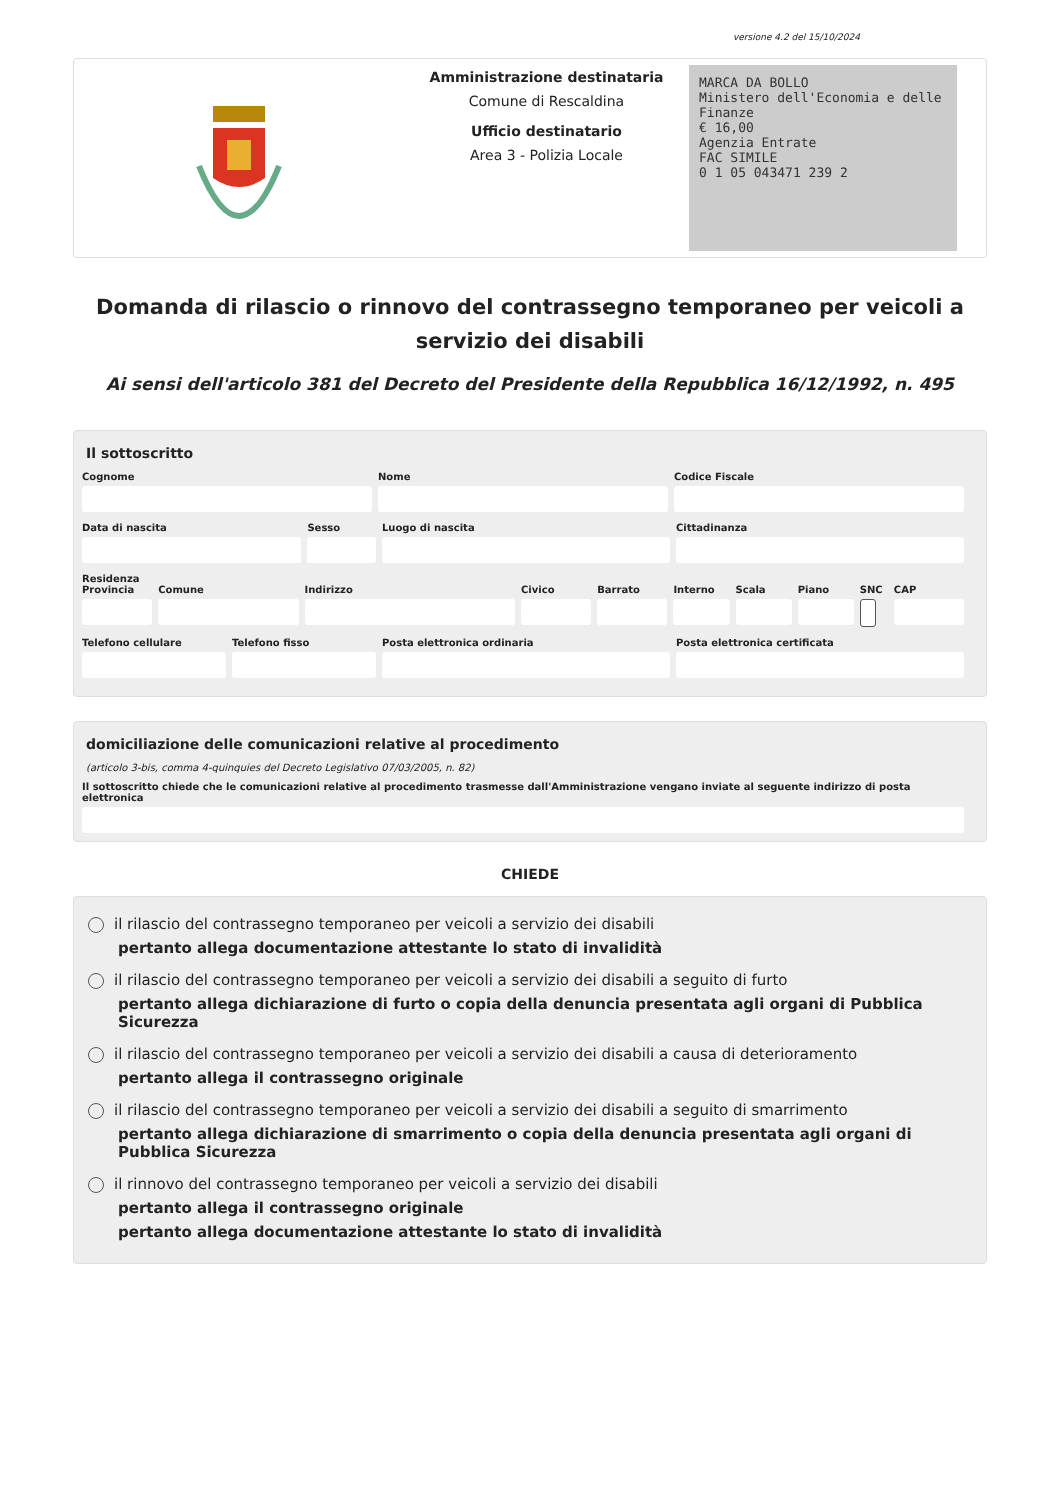versione 4.2 del 15/10/2024
Amministrazione destinataria
Comune di Rescaldina
Ufficio destinatario
Area 3 - Polizia Locale
MARCA DA BOLLO
Ministero dell'Economia e delle Finanze
€ 16,00
Agenzia Entrate
FAC SIMILE
0 1 05 043471 239 2
Domanda di rilascio o rinnovo del contrassegno temporaneo per veicoli a servizio dei disabili
Ai sensi dell'articolo 381 del Decreto del Presidente della Repubblica 16/12/1992, n. 495
Il sottoscritto
Cognome Nome Codice Fiscale
Data di nascita Sesso Luogo di nascita Cittadinanza
Residenza
Provincia Comune Indirizzo Civico Barrato Interno Scala Piano SNC CAP
Telefono cellulare Telefono fisso Posta elettronica ordinaria Posta elettronica certificata
domiciliazione delle comunicazioni relative al procedimento
(articolo 3-bis, comma 4-quinquies del Decreto Legislativo 07/03/2005, n. 82)
Il sottoscritto chiede che le comunicazioni relative al procedimento trasmesse dall'Amministrazione vengano inviate al seguente indirizzo di posta elettronica
CHIEDE
il rilascio del contrassegno temporaneo per veicoli a servizio dei disabili
pertanto allega documentazione attestante lo stato di invalidità
il rilascio del contrassegno temporaneo per veicoli a servizio dei disabili a seguito di furto
pertanto allega dichiarazione di furto o copia della denuncia presentata agli organi di Pubblica Sicurezza
il rilascio del contrassegno temporaneo per veicoli a servizio dei disabili a causa di deterioramento
pertanto allega il contrassegno originale
il rilascio del contrassegno temporaneo per veicoli a servizio dei disabili a seguito di smarrimento
pertanto allega dichiarazione di smarrimento o copia della denuncia presentata agli organi di Pubblica Sicurezza
il rinnovo del contrassegno temporaneo per veicoli a servizio dei disabili
pertanto allega il contrassegno originale
pertanto allega documentazione attestante lo stato di invalidità